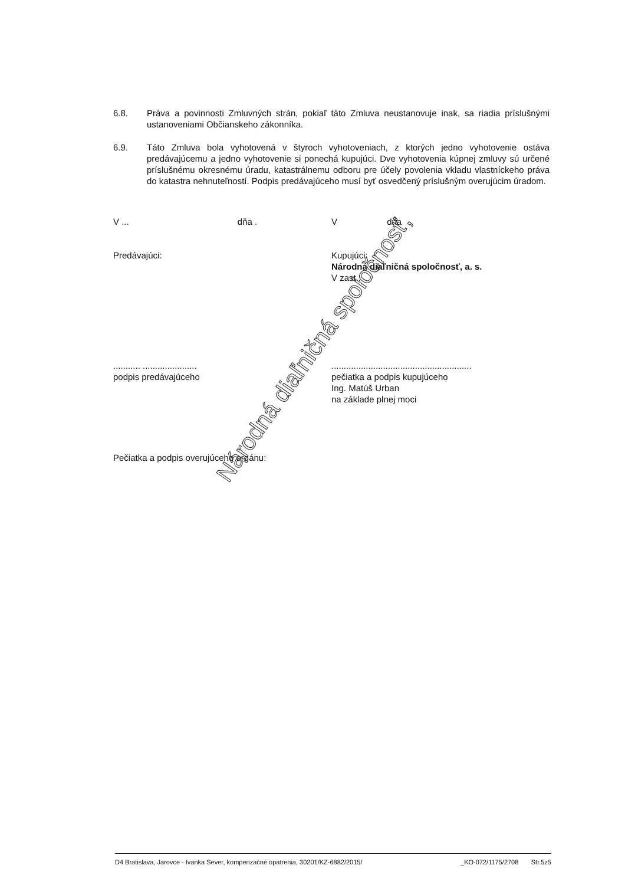6.8. Práva a povinnosti Zmluvných strán, pokiaľ táto Zmluva neustanovuje inak, sa riadia príslušnými ustanoveniami Občianskeho zákonníka.
6.9. Táto Zmluva bola vyhotovená v štyroch vyhotoveniach, z ktorých jedno vyhotovenie ostáva predávajúcemu a jedno vyhotovenie si ponechá kupujúci. Dve vyhotovenia kúpnej zmluvy sú určené príslušnému okresnému úradu, katastrálnemu odboru pre účely povolenia vkladu vlastníckeho práva do katastra nehnuteľností. Podpis predávajúceho musí byť osvedčený príslušným overujúcim úradom.
V ... dňa . V dňa
Predávajúci: Kupujúci:
Národná diaľničná spoločnosť, a. s.
V zast.:
........... ......................
podpis predávajúceho
.........................................................
pečiatka a podpis kupujúceho
Ing. Matúš Urban
na základe plnej moci
Pečiatka a podpis overujúceho orgánu:
D4 Bratislava, Jarovce - Ivanka Sever, kompenzačné opatrenia, 30201/KZ-6882/2015/ _KO-072/1175/2708 Str.5z5
Národná diaľničná spoločnosť,